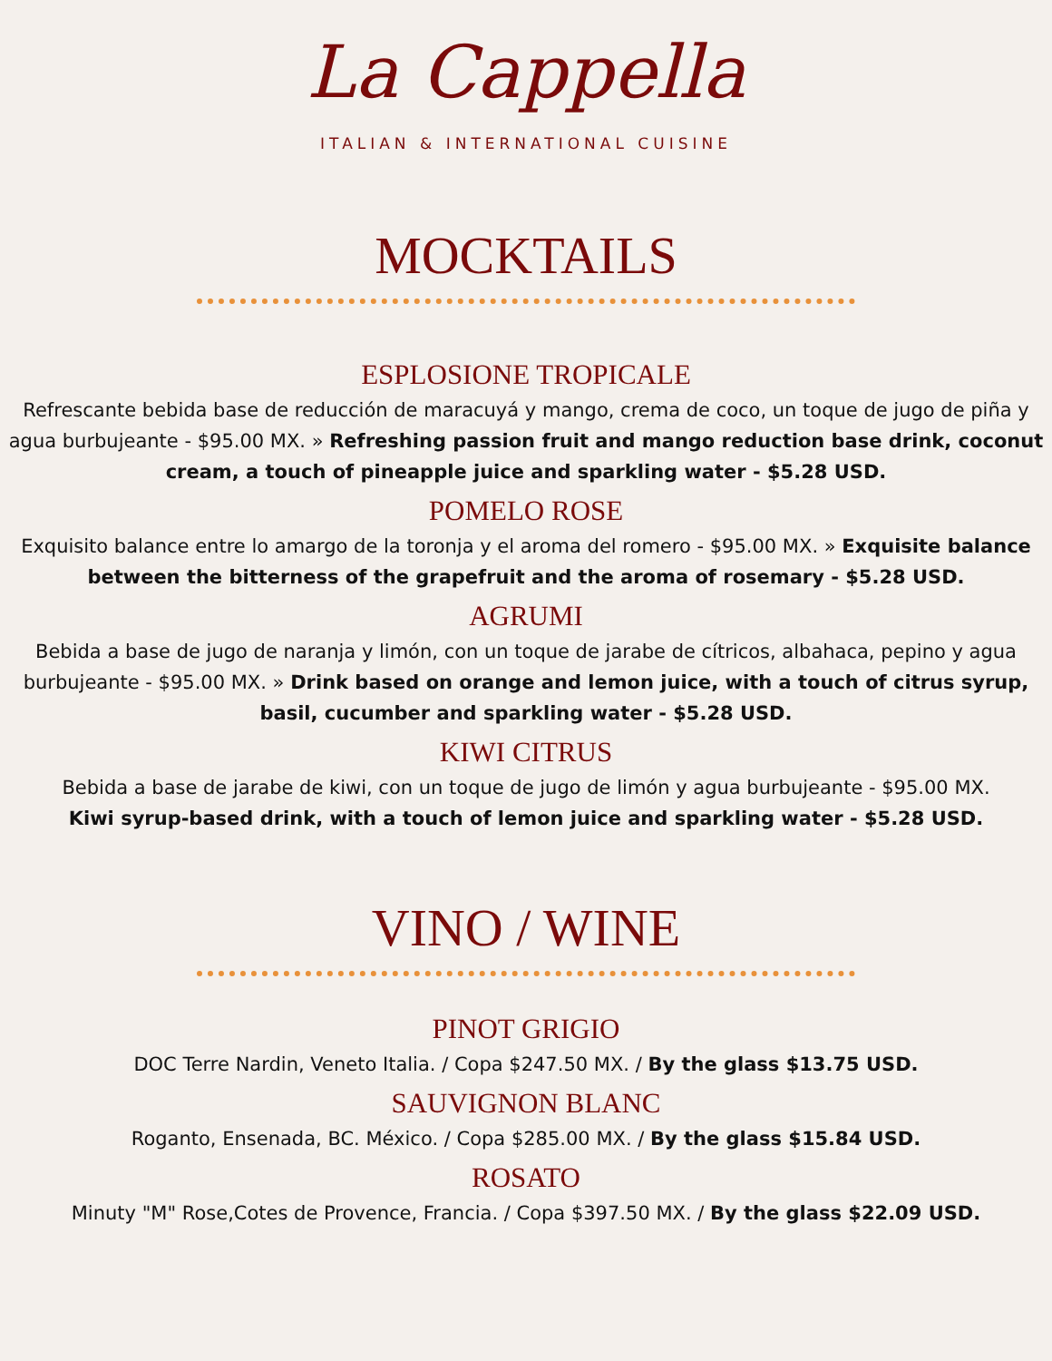La Cappella
ITALIAN & INTERNATIONAL CUISINE
MOCKTAILS
ESPLOSIONE TROPICALE
Refrescante bebida base de reducción de maracuyá y mango, crema de coco, un toque de jugo de piña y agua burbujeante - $95.00 MX. » Refreshing passion fruit and mango reduction base drink, coconut cream, a touch of pineapple juice and sparkling water - $5.28 USD.
POMELO ROSE
Exquisito balance entre lo amargo de la toronja y el aroma del romero - $95.00 MX. » Exquisite balance between the bitterness of the grapefruit and the aroma of rosemary - $5.28 USD.
AGRUMI
Bebida a base de jugo de naranja y limón, con un toque de jarabe de cítricos, albahaca, pepino y agua burbujeante - $95.00 MX. » Drink based on orange and lemon juice, with a touch of citrus syrup, basil, cucumber and sparkling water - $5.28 USD.
KIWI CITRUS
Bebida a base de jarabe de kiwi, con un toque de jugo de limón y agua burbujeante - $95.00 MX.
Kiwi syrup-based drink, with a touch of lemon juice and sparkling water - $5.28 USD.
VINO / WINE
PINOT GRIGIO
DOC Terre Nardin, Veneto Italia. / Copa $247.50 MX. / By the glass $13.75 USD.
SAUVIGNON BLANC
Roganto, Ensenada, BC. México. / Copa $285.00 MX. / By the glass $15.84 USD.
ROSATO
Minuty "M" Rose,Cotes de Provence, Francia. / Copa $397.50 MX. / By the glass $22.09 USD.